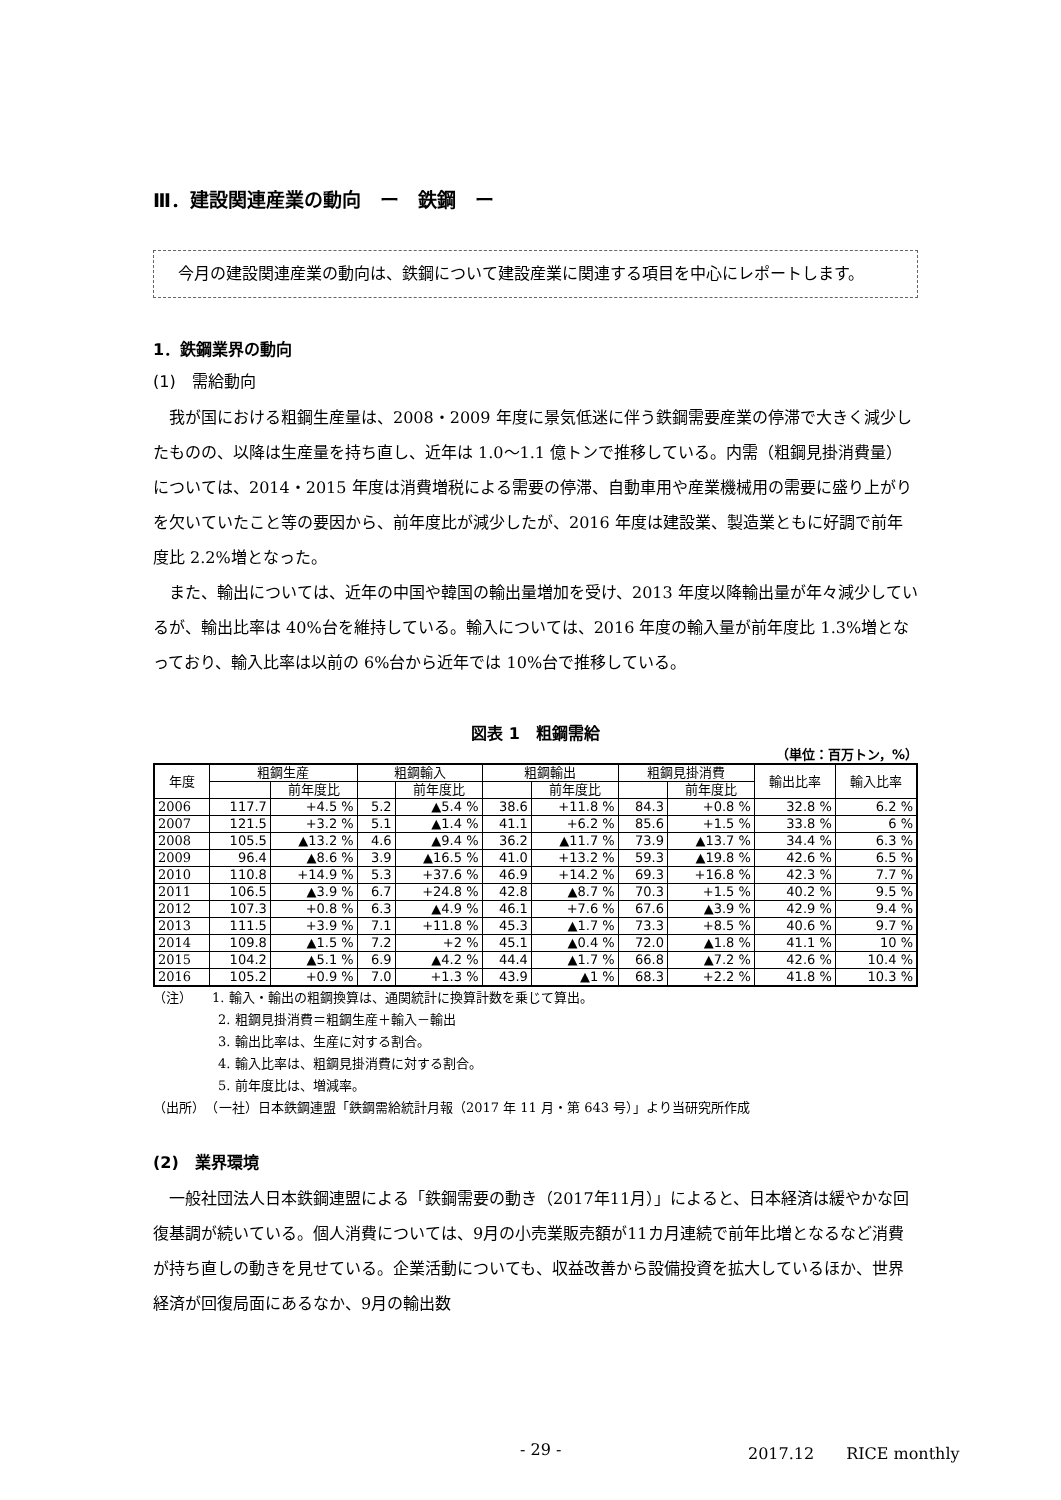Ⅲ．建設関連産業の動向　ー　鉄鋼　ー
　今月の建設関連産業の動向は、鉄鋼について建設産業に関連する項目を中心にレポートします。
1．鉄鋼業界の動向
(1)　需給動向
我が国における粗鋼生産量は、2008・2009 年度に景気低迷に伴う鉄鋼需要産業の停滞で大きく減少したものの、以降は生産量を持ち直し、近年は 1.0〜1.1 億トンで推移している。内需（粗鋼見掛消費量）については、2014・2015 年度は消費増税による需要の停滞、自動車用や産業機械用の需要に盛り上がりを欠いていたこと等の要因から、前年度比が減少したが、2016 年度は建設業、製造業ともに好調で前年度比 2.2%増となった。
また、輸出については、近年の中国や韓国の輸出量増加を受け、2013 年度以降輸出量が年々減少しているが、輸出比率は 40%台を維持している。輸入については、2016 年度の輸入量が前年度比 1.3%増となっており、輸入比率は以前の 6%台から近年では 10%台で推移している。
図表 1　粗鋼需給
（単位：百万トン，%）
| 年度 | 粗鋼生産 | | 粗鋼輸入 | | 粗鋼輸出 | | 粗鋼見掛消費 | | 輸出比率 | 輸入比率 |
| --- | --- | --- | --- | --- | --- | --- | --- | --- | --- | --- |
| | | 前年度比 | | 前年度比 | | 前年度比 | | 前年度比 | | |
| 2006 | 117.7 | +4.5 % | 5.2 | ▲5.4 % | 38.6 | +11.8 % | 84.3 | +0.8 % | 32.8 % | 6.2 % |
| 2007 | 121.5 | +3.2 % | 5.1 | ▲1.4 % | 41.1 | +6.2 % | 85.6 | +1.5 % | 33.8 % | 6 % |
| 2008 | 105.5 | ▲13.2 % | 4.6 | ▲9.4 % | 36.2 | ▲11.7 % | 73.9 | ▲13.7 % | 34.4 % | 6.3 % |
| 2009 | 96.4 | ▲8.6 % | 3.9 | ▲16.5 % | 41.0 | +13.2 % | 59.3 | ▲19.8 % | 42.6 % | 6.5 % |
| 2010 | 110.8 | +14.9 % | 5.3 | +37.6 % | 46.9 | +14.2 % | 69.3 | +16.8 % | 42.3 % | 7.7 % |
| 2011 | 106.5 | ▲3.9 % | 6.7 | +24.8 % | 42.8 | ▲8.7 % | 70.3 | +1.5 % | 40.2 % | 9.5 % |
| 2012 | 107.3 | +0.8 % | 6.3 | ▲4.9 % | 46.1 | +7.6 % | 67.6 | ▲3.9 % | 42.9 % | 9.4 % |
| 2013 | 111.5 | +3.9 % | 7.1 | +11.8 % | 45.3 | ▲1.7 % | 73.3 | +8.5 % | 40.6 % | 9.7 % |
| 2014 | 109.8 | ▲1.5 % | 7.2 | +2 % | 45.1 | ▲0.4 % | 72.0 | ▲1.8 % | 41.1 % | 10 % |
| 2015 | 104.2 | ▲5.1 % | 6.9 | ▲4.2 % | 44.4 | ▲1.7 % | 66.8 | ▲7.2 % | 42.6 % | 10.4 % |
| 2016 | 105.2 | +0.9 % | 7.0 | +1.3 % | 43.9 | ▲1 % | 68.3 | +2.2 % | 41.8 % | 10.3 % |
（注）　　1. 輸入・輸出の粗鋼換算は、通関統計に換算計数を乗じて算出。
　　　　　2. 粗鋼見掛消費＝粗鋼生産＋輸入－輸出
　　　　　3. 輸出比率は、生産に対する割合。
　　　　　4. 輸入比率は、粗鋼見掛消費に対する割合。
　　　　　5. 前年度比は、増減率。
（出所）　（一社）日本鉄鋼連盟「鉄鋼需給統計月報（2017 年 11 月・第 643 号）」より当研究所作成
(2)　業界環境
一般社団法人日本鉄鋼連盟による「鉄鋼需要の動き（2017年11月）」によると、日本経済は緩やかな回復基調が続いている。個人消費については、9月の小売業販売額が11カ月連続で前年比増となるなど消費が持ち直しの動きを見せている。企業活動についても、収益改善から設備投資を拡大しているほか、世界経済が回復局面にあるなか、9月の輸出数
- 29 - 2017.12　　RICE monthly